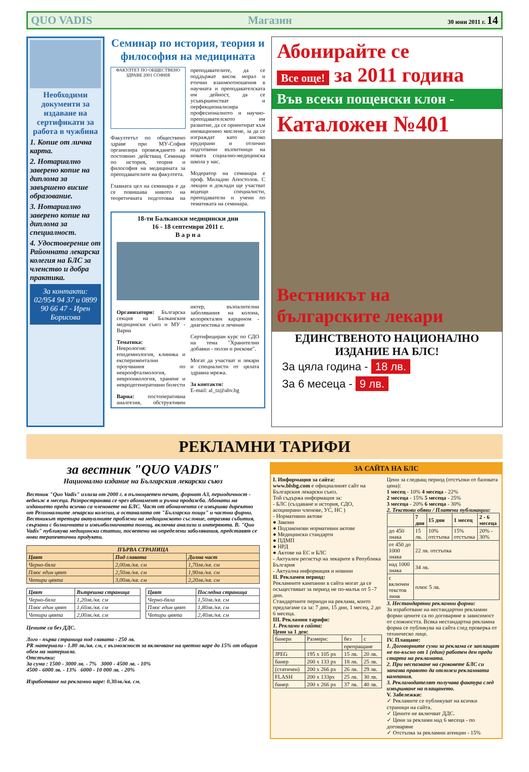QUO VADIS Магазин 30 юни 2011 г. 14
Необходими документи за издаване на сертификати за работа в чужбина
1. Копие от лична карта.
2. Нотариално заверено копие на диплома за завършено висше образование.
3. Нотариално заверено копие на диплома за специалност.
4. Удостоверение от Районната лекарска колегия на БЛС за членство и добра практика.
За контакти: 02/954 94 37 и 0899 90 66 47 - Ирен Борисова
Семинар по история, теория и философия на медицината
ФАКУЛТЕТ ПО ОБЩЕСТВЕНО ЗДРАВЕ 2001 СОФИЯ
Факултетът по обществено здраве при МУ-София организира провеждането на постоянно действащ Семинар по история, теория и философия на медицината за преподавателите на факултета.
Главната цел на семинара е да се повишава нивото на теоретичната подготовка на преподавателите, да се поддържат висок морал и етични взаимоотношения в научната и преподавателската им дейност, да се усъвършенстват и перфекционализира професионалното и научно-преподавателското им развитие, да се ориентират към иновационно мислене, за да се изграждат като високо ерудирани и отлично подготвени възпитници на новата социално-медицинска школа у нас.
Модератор на семинара е проф. Миладин Апостолов. С лекции и доклади ще участват водещи специалисти, преподаватели и учени по тематиката на семинара.
18-ти Балкански медицински дни
16 - 18 септември 2011 г.
В а р н а
Организатори: Българска секция на Балканския медицински съюз и МУ - Варна
Тематика:
Неврология: епидемиология, клиника и експериментални проучвания по невроофталмология, невроонкология, хранене и невродегенеративни болести
Варна: постоперативна аналгезия, обструктивен иктер, възпалителни заболявания на колона, колоректален карцином - диагностика и лечение
Сертифициран курс по СДО на тема "Хранителни добавки - ползи и рискове".
Могат да участват и лекари и специалисти от цялата здравна мрежа.
За контакти:
E-mail: al_tz@abv.bg
Абонирайте се
Все още! за 2011 година
Във всеки пощенски клон -
Каталожен №401
Вестникът на българските лекари
ЕДИНСТВЕНОТО НАЦИОНАЛНО ИЗДАНИЕ НА БЛС!
За цяла година - 18 лв.
За 6 месеца - 9 лв.
РЕКЛАМНИ ТАРИФИ
за вестник "QUO VADIS"
Национално издание на Българския лекарски съюз
Вестник "Quo Vadis" излиза от 2000 г. в пълноцветен печат, формат А3, периодичност - веднъж в месеца. Разпространява се чрез абонамент и ръчна продажба. Абонати на изданието преди всичко са членовете на БЛС. Част от абонамента се извършва директно от Регионалните лекарски колегии, а останалата от "Български пощи" и частни фирми. Вестникът третира актуалните проблеми на медицинското съсловие, отразява събития, свързани с болничната и извънболничната помощ, включва анализи и интервюта. В. "Quo Vadis" публикува медицински статии, посветени на определени заболявания, представят се нови терапевтични продукти.
| ПЪРВА СТРАНИЦА | | |
| --- | --- | --- |
| Цвят | Под главата | Долна част |
| Черно-бяла | 2,00лв./кв. см | 1,70лв./кв. см |
| Плюс един цвят | 2,50лв./кв. см | 1,90лв./кв. см |
| Четири цвята | 3,00лв./кв. см | 2,20лв./кв. см |
| Цвят | Вътрешна страница |
| --- | --- |
| Черно-бяла | 1,20лв./кв. см |
| Плюс един цвят | 1,60лв./кв. см |
| Четири цвята | 2,00лв./кв. см |
| Цвят | Последна страница |
| --- | --- |
| Черно-бяла | 1,50лв./кв. см |
| Плюс един цвят | 1,80лв./кв. см |
| Четири цвята | 2,40лв./кв. см |
Цените са без ДДС.
Лого - първа страница под главата - 250 лв.
PR материали - 1.80 лв./кв. см, с възможност за включване на цветно каре до 15% от общия обем на материала.
Отстъпки:
За сума : 1500 - 3000 лв. - 7% 3000 - 4500 лв. - 10%
4500 - 6000 лв. - 13% 6000 - 10 000 лв. - 20%
Изработване на рекламно каре: 0.30лв./кв. см.
ЗА САЙТА НА БЛС
I. Информация за сайта:
www.blsbg.com е официалният сайт на Българския лекарски съюз.
Той съдържа информация за:
- БЛС (създаване и история, СДО, асоциирани членове, УС, НС )
- Нормативни актове
● Закони
● Подзаконови нормативни актове
● Медицински стандарти
● ПДМП
● НРД
● Актове на ЕС и БЛС
- Актуален регистър на лекарите в Република България
- Актуална информация и новини
II. Рекламен период:
Рекламните кампании в сайта могат да се осъществяват за период не по-малък от 5 -7 дни.
Стандартните периоди на реклама, които предлагаме са за: 7 дни, 15 дни, 1 месец, 2 до 6 месеца.
III. Рекламни тарифи:
1. Реклами в сайта:
Цени за 1 ден:
| банери | Размери: | без | с |
| | | препращане | |
| JPEG | 195 x 105 px | 15 лв. | 20 лв. |
| банер | 200 x 133 px | 18 лв. | 25 лв. |
| (статичен) | 200 x 266 px | 26 лв. | 29 лв. |
| FLASH | 200 x 133px | 25 лв. | 30 лв. |
| банер | 200 x 266 px | 37 лв. | 40 лв. |
Цени за следващ период (отстъпки от базовата цена):
1 месец - 10% 4 месеца - 22%
2 месеца - 15% 5 месеца - 25%
3 месеца - 20% 6 месеца - 30%
2. Текстови обяви / Платени публикации:
| | 7 дни | 15 дни | 1 месец | 2 - 6 месеца |
| --- | --- | --- | --- | --- |
| до 450 знака | 15 лв. | 10% отстъпка | 15% отстъпка | 20% - 30% |
| от 450 до 1000 знака | 22 лв. отстъпка | | | |
| над 1000 знака | 34 лв. | | | |
| с включен текстов линк | плюс 5 лв. | | | |
3. Нестандартни рекламни форми:
За изработване на нестандартни рекламни форми цените са по договаряне в зависимост от сложността. Всяка нестандартна рекламна форма се публикува на сайта след проверка от техническо лице.
IV. Плащане:
1. Договорните суми за реклама се заплащат не по-късно от 1 (един) работен ден преди старта на рекламата.
2. При неспазване на сроковете БЛС си запазва правото да отложи рекламната кампания.
3. Рекламодателят получава фактура след извършване на плащането.
V. Забележки:
✓ Рекламите се публикуват на всички страници на сайта.
✓ Цените не включват ДДС.
✓ Цени за реклами над 6 месеца - по договаряне
✓ Отстъпка за рекламни агенции - 15%